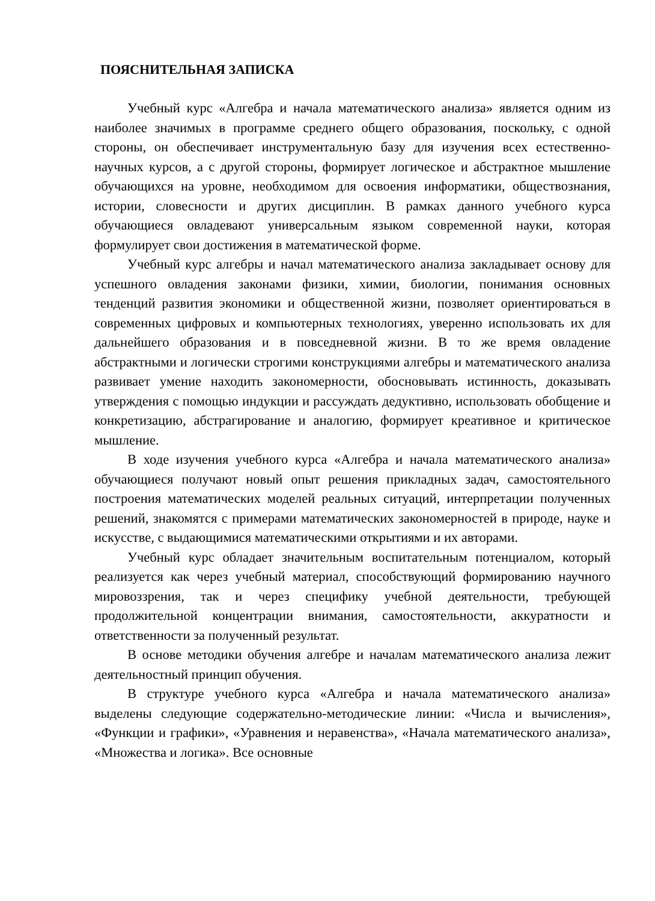ПОЯСНИТЕЛЬНАЯ ЗАПИСКА
Учебный курс «Алгебра и начала математического анализа» является одним из наиболее значимых в программе среднего общего образования, поскольку, с одной стороны, он обеспечивает инструментальную базу для изучения всех естественно-научных курсов, а с другой стороны, формирует логическое и абстрактное мышление обучающихся на уровне, необходимом для освоения информатики, обществознания, истории, словесности и других дисциплин. В рамках данного учебного курса обучающиеся овладевают универсальным языком современной науки, которая формулирует свои достижения в математической форме.
Учебный курс алгебры и начал математического анализа закладывает основу для успешного овладения законами физики, химии, биологии, понимания основных тенденций развития экономики и общественной жизни, позволяет ориентироваться в современных цифровых и компьютерных технологиях, уверенно использовать их для дальнейшего образования и в повседневной жизни. В то же время овладение абстрактными и логически строгими конструкциями алгебры и математического анализа развивает умение находить закономерности, обосновывать истинность, доказывать утверждения с помощью индукции и рассуждать дедуктивно, использовать обобщение и конкретизацию, абстрагирование и аналогию, формирует креативное и критическое мышление.
В ходе изучения учебного курса «Алгебра и начала математического анализа» обучающиеся получают новый опыт решения прикладных задач, самостоятельного построения математических моделей реальных ситуаций, интерпретации полученных решений, знакомятся с примерами математических закономерностей в природе, науке и искусстве, с выдающимися математическими открытиями и их авторами.
Учебный курс обладает значительным воспитательным потенциалом, который реализуется как через учебный материал, способствующий формированию научного мировоззрения, так и через специфику учебной деятельности, требующей продолжительной концентрации внимания, самостоятельности, аккуратности и ответственности за полученный результат.
В основе методики обучения алгебре и началам математического анализа лежит деятельностный принцип обучения.
В структуре учебного курса «Алгебра и начала математического анализа» выделены следующие содержательно-методические линии: «Числа и вычисления», «Функции и графики», «Уравнения и неравенства», «Начала математического анализа», «Множества и логика». Все основные